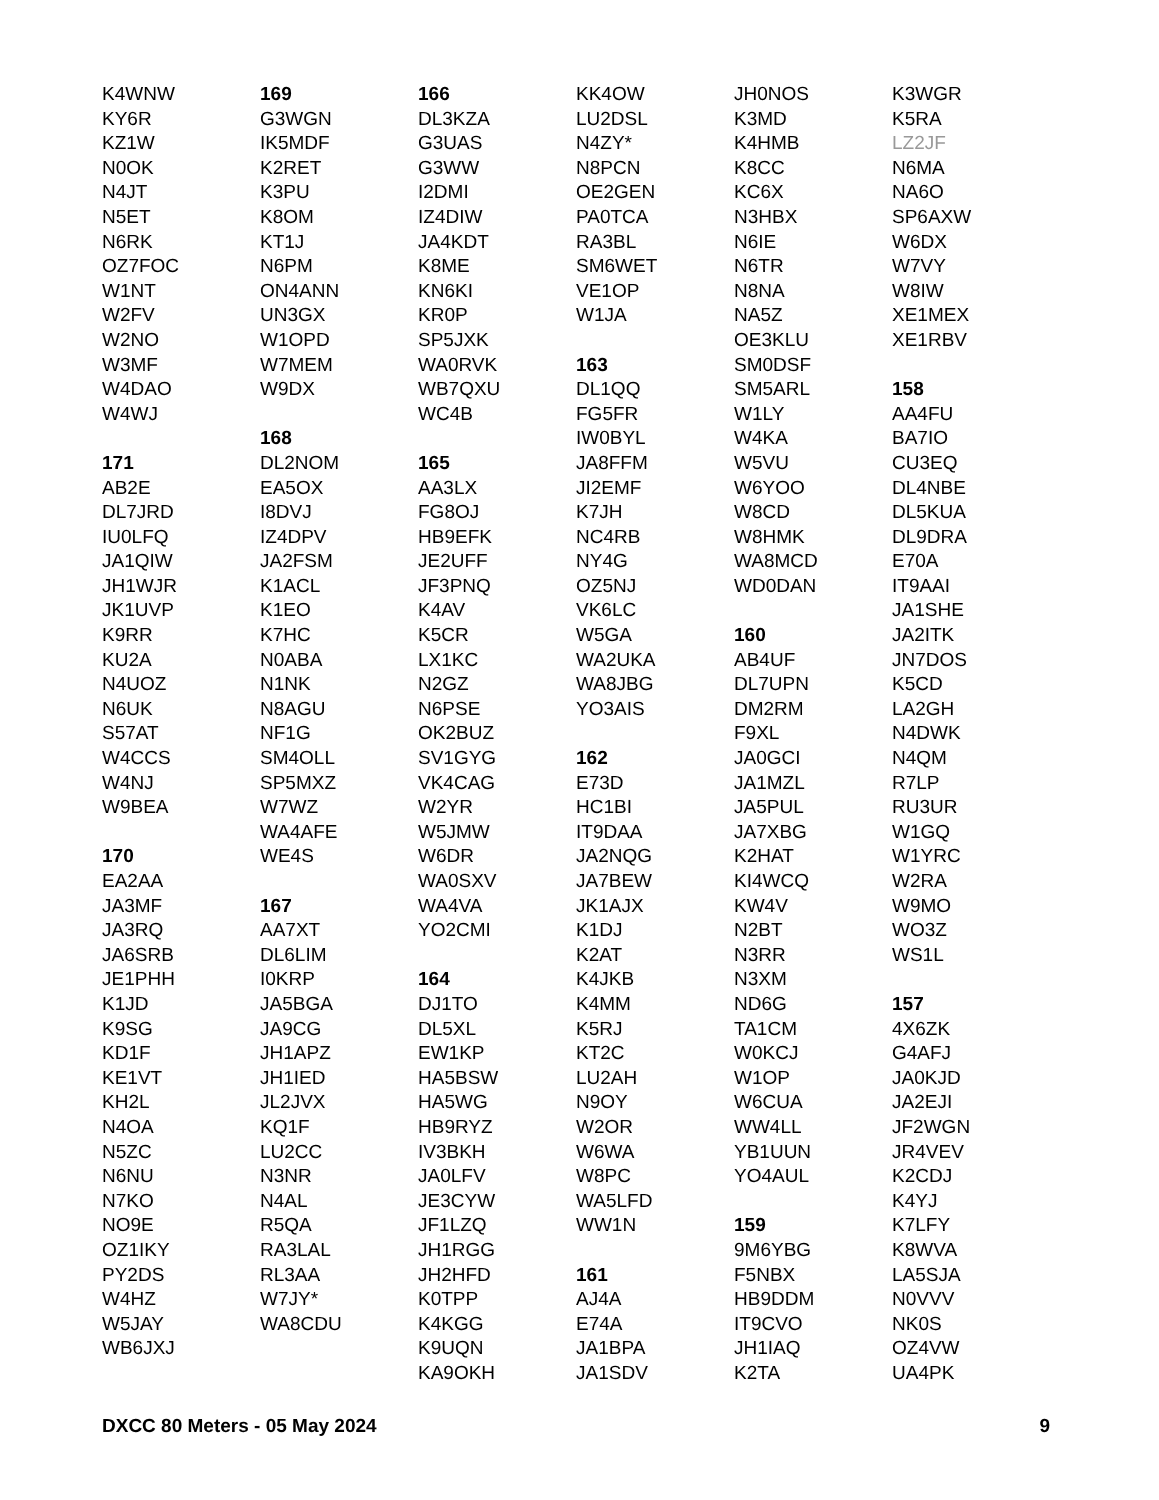K4WNW
KY6R
KZ1W
N0OK
N4JT
N5ET
N6RK
OZ7FOC
W1NT
W2FV
W2NO
W3MF
W4DAO
W4WJ
171
AB2E
DL7JRD
IU0LFQ
JA1QIW
JH1WJR
JK1UVP
K9RR
KU2A
N4UOZ
N6UK
S57AT
W4CCS
W4NJ
W9BEA
170
EA2AA
JA3MF
JA3RQ
JA6SRB
JE1PHH
K1JD
K9SG
KD1F
KE1VT
KH2L
N4OA
N5ZC
N6NU
N7KO
NO9E
OZ1IKY
PY2DS
W4HZ
W5JAY
WB6JXJ
169
G3WGN
IK5MDF
K2RET
K3PU
K8OM
KT1J
N6PM
ON4ANN
UN3GX
W1OPD
W7MEM
W9DX
168
DL2NOM
EA5OX
I8DVJ
IZ4DPV
JA2FSM
K1ACL
K1EO
K7HC
N0ABA
N1NK
N8AGU
NF1G
SM4OLL
SP5MXZ
W7WZ
WA4AFE
WE4S
167
AA7XT
DL6LIM
I0KRP
JA5BGA
JA9CG
JH1APZ
JH1IED
JL2JVX
KQ1F
LU2CC
N3NR
N4AL
R5QA
RA3LAL
RL3AA
W7JY*
WA8CDU
166
DL3KZA
G3UAS
G3WW
I2DMI
IZ4DIW
JA4KDT
K8ME
KN6KI
KR0P
SP5JXK
WA0RVK
WB7QXU
WC4B
165
AA3LX
FG8OJ
HB9EFK
JE2UFF
JF3PNQ
K4AV
K5CR
LX1KC
N2GZ
N6PSE
OK2BUZ
SV1GYG
VK4CAG
W2YR
W5JMW
W6DR
WA0SXV
WA4VA
YO2CMI
164
DJ1TO
DL5XL
EW1KP
HA5BSW
HA5WG
HB9RYZ
IV3BKH
JA0LFV
JE3CYW
JF1LZQ
JH1RGG
JH2HFD
K0TPP
K4KGG
K9UQN
KA9OKH
KK4OW
LU2DSL
N4ZY*
N8PCN
OE2GEN
PA0TCA
RA3BL
SM6WET
VE1OP
W1JA
163
DL1QQ
FG5FR
IW0BYL
JA8FFM
JI2EMF
K7JH
NC4RB
NY4G
OZ5NJ
VK6LC
W5GA
WA2UKA
WA8JBG
YO3AIS
162
E73D
HC1BI
IT9DAA
JA2NQG
JA7BEW
JK1AJX
K1DJ
K2AT
K4JKB
K4MM
K5RJ
KT2C
LU2AH
N9OY
W2OR
W6WA
W8PC
WA5LFD
WW1N
161
AJ4A
E74A
JA1BPA
JA1SDV
JH0NOS
K3MD
K4HMB
K8CC
KC6X
N3HBX
N6IE
N6TR
N8NA
NA5Z
OE3KLU
SM0DSF
SM5ARL
W1LY
W4KA
W5VU
W6YOO
W8CD
W8HMK
WA8MCD
WD0DAN
160
AB4UF
DL7UPN
DM2RM
F9XL
JA0GCI
JA1MZL
JA5PUL
JA7XBG
K2HAT
KI4WCQ
KW4V
N2BT
N3RR
N3XM
ND6G
TA1CM
W0KCJ
W1OP
W6CUA
WW4LL
YB1UUN
YO4AUL
159
9M6YBG
F5NBX
HB9DDM
IT9CVO
JH1IAQ
K2TA
K3WGR
K5RA
LZ2JF
N6MA
NA6O
SP6AXW
W6DX
W7VY
W8IW
XE1MEX
XE1RBV
158
AA4FU
BA7IO
CU3EQ
DL4NBE
DL5KUA
DL9DRA
E70A
IT9AAI
JA1SHE
JA2ITK
JN7DOS
K5CD
LA2GH
N4DWK
N4QM
R7LP
RU3UR
W1GQ
W1YRC
W2RA
W9MO
WO3Z
WS1L
157
4X6ZK
G4AFJ
JA0KJD
JA2EJI
JF2WGN
JR4VEV
K2CDJ
K4YJ
K7LFY
K8WVA
LA5SJA
N0VVV
NK0S
OZ4VW
UA4PK
DXCC 80 Meters - 05 May 2024 9